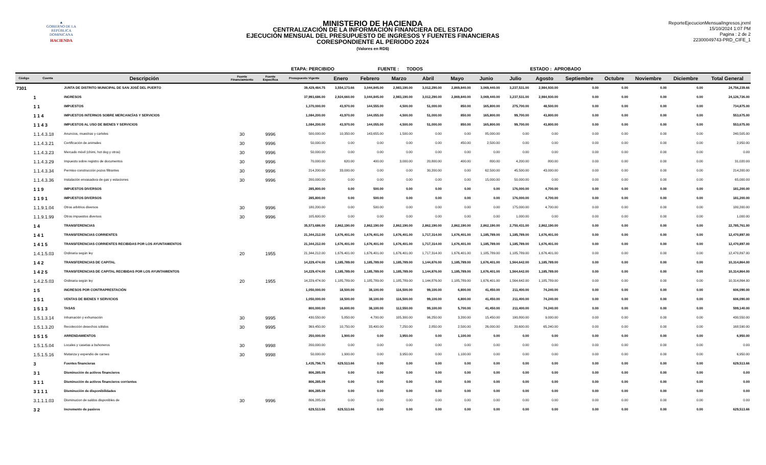▲
GOBIERNO DE LA
REPÚBLICA
DOMINICANA
HACIENDA
MINISTERIO DE HACIENDA
CENTRALIZACIÓN DE LA INFORMACIÓN FINANCIERA DEL ESTADO
EJECUCIÓN MENSUAL DEL PRESUPUESTO DE INGRESOS Y FUENTES FINANCIERAS
CORESPONDIENTE AL PERIODO 2024
(Valores en RD$)
ReporteEjecucionMensualIngresos.jrxml
15/10/2024 1:07 PM
Pagina : 2 de 2
22300049743-PRD_CIFE_1
ETAPA: PERCIBIDO FUENTE : TODOS ESTADO : APROBADO
| Código | Cuenta | Descripción | Fuente Financiamiento | Fuente Específica | Presupuesto Vigente | Enero | Febrero | Marzo | Abril | Mayo | Junio | Julio | Agosto | Septiembre | Octubre | Noviembre | Diciembre | Total General |
| --- | --- | --- | --- | --- | --- | --- | --- | --- | --- | --- | --- | --- | --- | --- | --- | --- | --- | --- |
| 7301 | | JUNTA DE DISTRITO MUNICIPAL DE SAN JOSÉ DEL PUERTO | | | 39,429,484.75 | 3,554,173.66 | 3,044,845.00 | 2,983,190.00 | 3,012,290.00 | 2,869,840.00 | 3,069,440.00 | 3,237,531.00 | 2,984,930.00 | 0.00 | 0.00 | 0.00 | 0.00 | 24,756,239.66 |
| | 1 | INGRESOS | | | 37,993,686.00 | 2,924,660.00 | 3,044,845.00 | 2,983,190.00 | 3,012,290.00 | 2,869,840.00 | 3,069,440.00 | 3,237,531.00 | 2,984,930.00 | 0.00 | 0.00 | 0.00 | 0.00 | 24,126,726.00 |
| | 1 1 | IMPUESTOS | | | 1,370,000.00 | 43,970.00 | 144,555.00 | 4,500.00 | 51,000.00 | 850.00 | 165,800.00 | 275,700.00 | 48,500.00 | 0.00 | 0.00 | 0.00 | 0.00 | 734,875.00 |
| | 1 1 4 | IMPUESTOS INTERNOS SOBRE MERCANCÍAS Y SERVICIOS | | | 1,084,200.00 | 43,970.00 | 144,055.00 | 4,500.00 | 51,000.00 | 850.00 | 165,800.00 | 99,700.00 | 43,800.00 | 0.00 | 0.00 | 0.00 | 0.00 | 553,675.00 |
| | 1 1 4 3 | IMPUESTOS AL USO DE BIENES Y SERVICIOS | | | 1,084,200.00 | 43,970.00 | 144,055.00 | 4,500.00 | 51,000.00 | 850.00 | 165,800.00 | 99,700.00 | 43,800.00 | 0.00 | 0.00 | 0.00 | 0.00 | 553,675.00 |
| | 1.1.4.3.18 | Anuncios, muestras y carteles | 30 | 9996 | 500,000.00 | 10,350.00 | 143,655.00 | 1,500.00 | 0.00 | 0.00 | 85,000.00 | 0.00 | 0.00 | 0.00 | 0.00 | 0.00 | 0.00 | 240,505.00 |
| | 1.1.4.3.21 | Certificación de animales | 30 | 9996 | 50,000.00 | 0.00 | 0.00 | 0.00 | 0.00 | 450.00 | 2,500.00 | 0.00 | 0.00 | 0.00 | 0.00 | 0.00 | 0.00 | 2,950.00 |
| | 1.1.4.3.23 | Mercado móvil (chimi, hot dog y otros) | 30 | 9996 | 50,000.00 | 0.00 | 0.00 | 0.00 | 0.00 | 0.00 | 0.00 | 0.00 | 0.00 | 0.00 | 0.00 | 0.00 | 0.00 | 0.00 |
| | 1.1.4.3.29 | Impuesto sobre registro de documentos | 30 | 9996 | 70,000.00 | 620.00 | 400.00 | 3,000.00 | 20,800.00 | 400.00 | 800.00 | 4,200.00 | 800.00 | 0.00 | 0.00 | 0.00 | 0.00 | 31,020.00 |
| | 1.1.4.3.34 | Permiso construcción pozos filtrantes | 30 | 9996 | 214,200.00 | 33,000.00 | 0.00 | 0.00 | 30,200.00 | 0.00 | 62,500.00 | 45,500.00 | 43,000.00 | 0.00 | 0.00 | 0.00 | 0.00 | 214,200.00 |
| | 1.1.4.3.36 | Instalación envasadora de gas y estaciones | 30 | 9996 | 200,000.00 | 0.00 | 0.00 | 0.00 | 0.00 | 0.00 | 15,000.00 | 50,000.00 | 0.00 | 0.00 | 0.00 | 0.00 | 0.00 | 65,000.00 |
| | 1 1 9 | IMPUESTOS DIVERSOS | | | 285,800.00 | 0.00 | 500.00 | 0.00 | 0.00 | 0.00 | 0.00 | 176,000.00 | 4,700.00 | 0.00 | 0.00 | 0.00 | 0.00 | 181,200.00 |
| | 1 1 9 1 | IMPUESTOS DIVERSOS | | | 285,800.00 | 0.00 | 500.00 | 0.00 | 0.00 | 0.00 | 0.00 | 176,000.00 | 4,700.00 | 0.00 | 0.00 | 0.00 | 0.00 | 181,200.00 |
| | 1.1.9.1.04 | Otros arbitrios diversos | 30 | 9996 | 180,200.00 | 0.00 | 500.00 | 0.00 | 0.00 | 0.00 | 0.00 | 175,000.00 | 4,700.00 | 0.00 | 0.00 | 0.00 | 0.00 | 180,200.00 |
| | 1.1.9.1.99 | Otros impuestos diversos | 30 | 9996 | 105,600.00 | 0.00 | 0.00 | 0.00 | 0.00 | 0.00 | 0.00 | 1,000.00 | 0.00 | 0.00 | 0.00 | 0.00 | 0.00 | 1,000.00 |
| | 1 4 | TRANSFERENCIAS | | | 35,573,686.00 | 2,862,190.00 | 2,862,190.00 | 2,862,190.00 | 2,862,190.00 | 2,862,190.00 | 2,862,190.00 | 2,750,431.00 | 2,862,190.00 | 0.00 | 0.00 | 0.00 | 0.00 | 22,785,761.00 |
| | 1 4 1 | TRANSFERENCIAS CORRIENTES | | | 21,344,212.00 | 1,676,401.00 | 1,676,401.00 | 1,676,401.00 | 1,717,314.00 | 1,676,401.00 | 1,185,789.00 | 1,185,789.00 | 1,676,401.00 | 0.00 | 0.00 | 0.00 | 0.00 | 12,470,897.00 |
| | 1 4 1 5 | TRANSFERENCIAS CORRIENTES RECIBIDAS POR LOS AYUNTAMIENTOS | | | 21,344,212.00 | 1,676,401.00 | 1,676,401.00 | 1,676,401.00 | 1,717,314.00 | 1,676,401.00 | 1,185,789.00 | 1,185,789.00 | 1,676,401.00 | 0.00 | 0.00 | 0.00 | 0.00 | 12,470,897.00 |
| | 1.4.1.5.03 | Ordinaria según ley | 20 | 1955 | 21,344,212.00 | 1,676,401.00 | 1,676,401.00 | 1,676,401.00 | 1,717,314.00 | 1,676,401.00 | 1,185,789.00 | 1,185,789.00 | 1,676,401.00 | 0.00 | 0.00 | 0.00 | 0.00 | 12,470,897.00 |
| | 1 4 2 | TRANSFERENCIAS DE CAPITAL | | | 14,229,474.00 | 1,185,789.00 | 1,185,789.00 | 1,185,789.00 | 1,144,876.00 | 1,185,789.00 | 1,676,401.00 | 1,564,642.00 | 1,185,789.00 | 0.00 | 0.00 | 0.00 | 0.00 | 10,314,864.00 |
| | 1 4 2 5 | TRANSFERENCIAS DE CAPITAL RECIBIDAS POR LOS AYUNTAMIENTOS | | | 14,229,474.00 | 1,185,789.00 | 1,185,789.00 | 1,185,789.00 | 1,144,876.00 | 1,185,789.00 | 1,676,401.00 | 1,564,642.00 | 1,185,789.00 | 0.00 | 0.00 | 0.00 | 0.00 | 10,314,864.00 |
| | 1.4.2.5.03 | Ordinaria según ley | 20 | 1955 | 14,229,474.00 | 1,185,789.00 | 1,185,789.00 | 1,185,789.00 | 1,144,876.00 | 1,185,789.00 | 1,676,401.00 | 1,564,642.00 | 1,185,789.00 | 0.00 | 0.00 | 0.00 | 0.00 | 10,314,864.00 |
| | 1 5 | INGRESOS POR CONTRAPRESTACIÓN | | | 1,050,000.00 | 18,500.00 | 38,100.00 | 116,500.00 | 99,100.00 | 6,800.00 | 41,450.00 | 211,400.00 | 74,240.00 | 0.00 | 0.00 | 0.00 | 0.00 | 606,090.00 |
| | 1 5 1 | VENTAS DE BIENES Y SERVICIOS | | | 1,050,000.00 | 18,500.00 | 38,100.00 | 116,500.00 | 99,100.00 | 6,800.00 | 41,450.00 | 211,400.00 | 74,240.00 | 0.00 | 0.00 | 0.00 | 0.00 | 606,090.00 |
| | 1 5 1 3 | TASAS | | | 800,000.00 | 16,600.00 | 38,100.00 | 112,550.00 | 99,100.00 | 5,700.00 | 41,450.00 | 211,400.00 | 74,240.00 | 0.00 | 0.00 | 0.00 | 0.00 | 599,140.00 |
| | 1.5.1.3.14 | Inhumación y exhumación | 30 | 9995 | 430,550.00 | 5,850.00 | 4,700.00 | 105,300.00 | 96,250.00 | 3,200.00 | 15,450.00 | 190,800.00 | 9,000.00 | 0.00 | 0.00 | 0.00 | 0.00 | 430,550.00 |
| | 1.5.1.3.20 | Recolección desechos sólidos | 30 | 9995 | 369,450.00 | 10,750.00 | 33,400.00 | 7,250.00 | 2,850.00 | 2,500.00 | 26,000.00 | 20,600.00 | 65,240.00 | 0.00 | 0.00 | 0.00 | 0.00 | 168,590.00 |
| | 1 5 1 5 | ARRENDAMIENTOS | | | 250,000.00 | 1,900.00 | 0.00 | 3,950.00 | 0.00 | 1,100.00 | 0.00 | 0.00 | 0.00 | 0.00 | 0.00 | 0.00 | 0.00 | 6,950.00 |
| | 1.5.1.5.04 | Locales y casetas a buhoneros | 30 | 9998 | 200,000.00 | 0.00 | 0.00 | 0.00 | 0.00 | 0.00 | 0.00 | 0.00 | 0.00 | 0.00 | 0.00 | 0.00 | 0.00 | 0.00 |
| | 1.5.1.5.16 | Matanza y expendio de carnes | 30 | 9998 | 50,000.00 | 1,900.00 | 0.00 | 3,950.00 | 0.00 | 1,100.00 | 0.00 | 0.00 | 0.00 | 0.00 | 0.00 | 0.00 | 0.00 | 6,950.00 |
| | 3 | Fuentes financieras | | | 1,435,798.75 | 629,513.66 | 0.00 | 0.00 | 0.00 | 0.00 | 0.00 | 0.00 | 0.00 | 0.00 | 0.00 | 0.00 | 0.00 | 629,513.66 |
| | 3 1 | Disminución de activos financieros | | | 806,285.09 | 0.00 | 0.00 | 0.00 | 0.00 | 0.00 | 0.00 | 0.00 | 0.00 | 0.00 | 0.00 | 0.00 | 0.00 | 0.00 |
| | 3 1 1 | Disminución de activos financieros corrientes | | | 806,285.09 | 0.00 | 0.00 | 0.00 | 0.00 | 0.00 | 0.00 | 0.00 | 0.00 | 0.00 | 0.00 | 0.00 | 0.00 | 0.00 |
| | 3 1 1 1 | Disminución de disponibilidades | | | 806,285.09 | 0.00 | 0.00 | 0.00 | 0.00 | 0.00 | 0.00 | 0.00 | 0.00 | 0.00 | 0.00 | 0.00 | 0.00 | 0.00 |
| | 3.1.1.1.03 | Disminucion de saldos disponibles de | 30 | 9996 | 806,285.09 | 0.00 | 0.00 | 0.00 | 0.00 | 0.00 | 0.00 | 0.00 | 0.00 | 0.00 | 0.00 | 0.00 | 0.00 | 0.00 |
| | 3 2 | Incremento de pasivos | | | 629,513.66 | 629,513.66 | 0.00 | 0.00 | 0.00 | 0.00 | 0.00 | 0.00 | 0.00 | 0.00 | 0.00 | 0.00 | 0.00 | 629,513.66 |